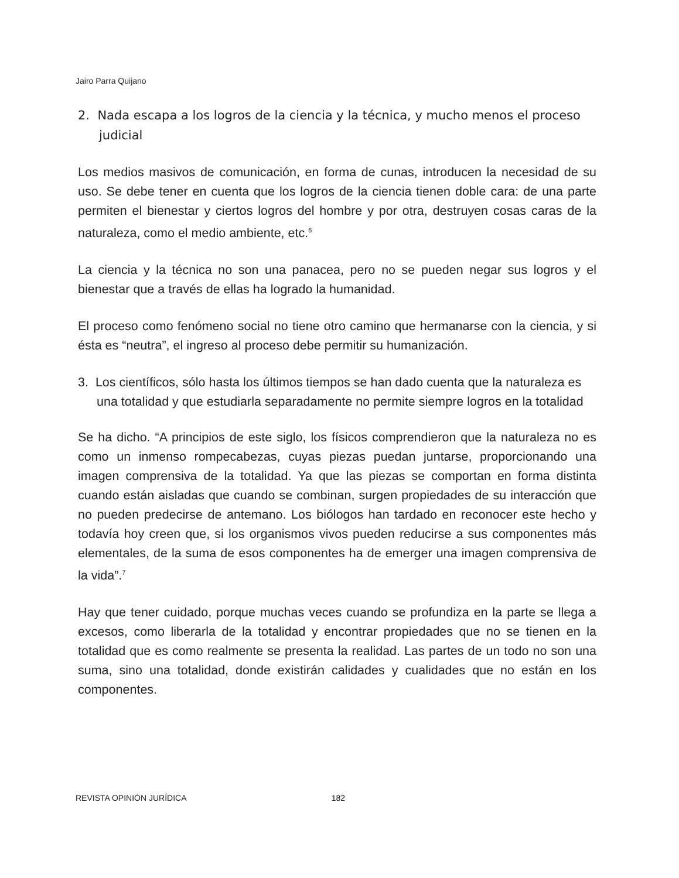Jairo Parra Quijano
2. Nada escapa a los logros de la ciencia y la técnica, y mucho menos el proceso judicial
Los medios masivos de comunicación, en forma de cunas, introducen la necesidad de su uso. Se debe tener en cuenta que los logros de la ciencia tienen doble cara: de una parte permiten el bienestar y ciertos logros del hombre y por otra, destruyen cosas caras de la naturaleza, como el medio ambiente, etc.<sup>6</sup>
La ciencia y la técnica no son una panacea, pero no se pueden negar sus logros y el bienestar que a través de ellas ha logrado la humanidad.
El proceso como fenómeno social no tiene otro camino que hermanarse con la ciencia, y si ésta es “neutra”, el ingreso al proceso debe permitir su humanización.
3. Los científicos, sólo hasta los últimos tiempos se han dado cuenta que la naturaleza es una totalidad y que estudiarla separadamente no permite siempre logros en la totalidad
Se ha dicho. “A principios de este siglo, los físicos comprendieron que la naturaleza no es como un inmenso rompecabezas, cuyas piezas puedan juntarse, proporcionando una imagen comprensiva de la totalidad. Ya que las piezas se comportan en forma distinta cuando están aisladas que cuando se combinan, surgen propiedades de su interacción que no pueden predecirse de antemano. Los biólogos han tardado en reconocer este hecho y todavía hoy creen que, si los organismos vivos pueden reducirse a sus componentes más elementales, de la suma de esos componentes ha de emerger una imagen comprensiva de la vida”.<sup>7</sup>
Hay que tener cuidado, porque muchas veces cuando se profundiza en la parte se llega a excesos, como liberarla de la totalidad y encontrar propiedades que no se tienen en la totalidad que es como realmente se presenta la realidad. Las partes de un todo no son una suma, sino una totalidad, donde existirán calidades y cualidades que no están en los componentes.
REVISTA OPINIÓN JURÍDICA 182